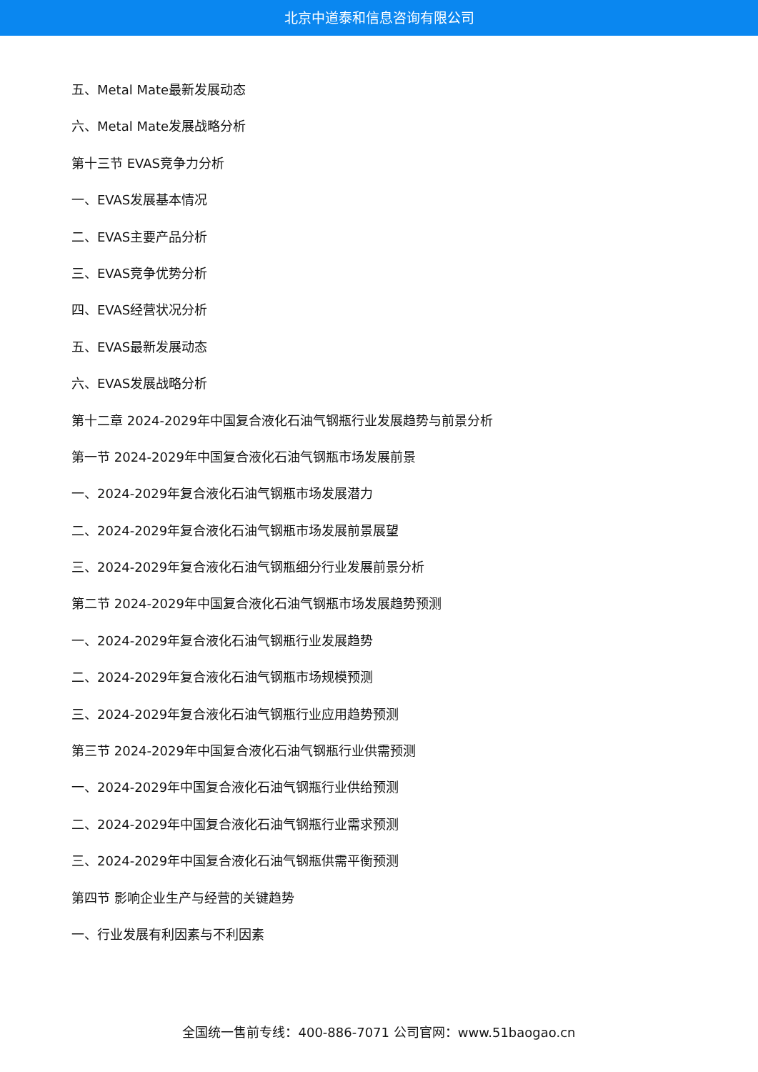北京中道泰和信息咨询有限公司
五、Metal Mate最新发展动态
六、Metal Mate发展战略分析
第十三节 EVAS竞争力分析
一、EVAS发展基本情况
二、EVAS主要产品分析
三、EVAS竞争优势分析
四、EVAS经营状况分析
五、EVAS最新发展动态
六、EVAS发展战略分析
第十二章 2024-2029年中国复合液化石油气钢瓶行业发展趋势与前景分析
第一节 2024-2029年中国复合液化石油气钢瓶市场发展前景
一、2024-2029年复合液化石油气钢瓶市场发展潜力
二、2024-2029年复合液化石油气钢瓶市场发展前景展望
三、2024-2029年复合液化石油气钢瓶细分行业发展前景分析
第二节 2024-2029年中国复合液化石油气钢瓶市场发展趋势预测
一、2024-2029年复合液化石油气钢瓶行业发展趋势
二、2024-2029年复合液化石油气钢瓶市场规模预测
三、2024-2029年复合液化石油气钢瓶行业应用趋势预测
第三节 2024-2029年中国复合液化石油气钢瓶行业供需预测
一、2024-2029年中国复合液化石油气钢瓶行业供给预测
二、2024-2029年中国复合液化石油气钢瓶行业需求预测
三、2024-2029年中国复合液化石油气钢瓶供需平衡预测
第四节 影响企业生产与经营的关键趋势
一、行业发展有利因素与不利因素
全国统一售前专线：400-886-7071 公司官网：www.51baogao.cn